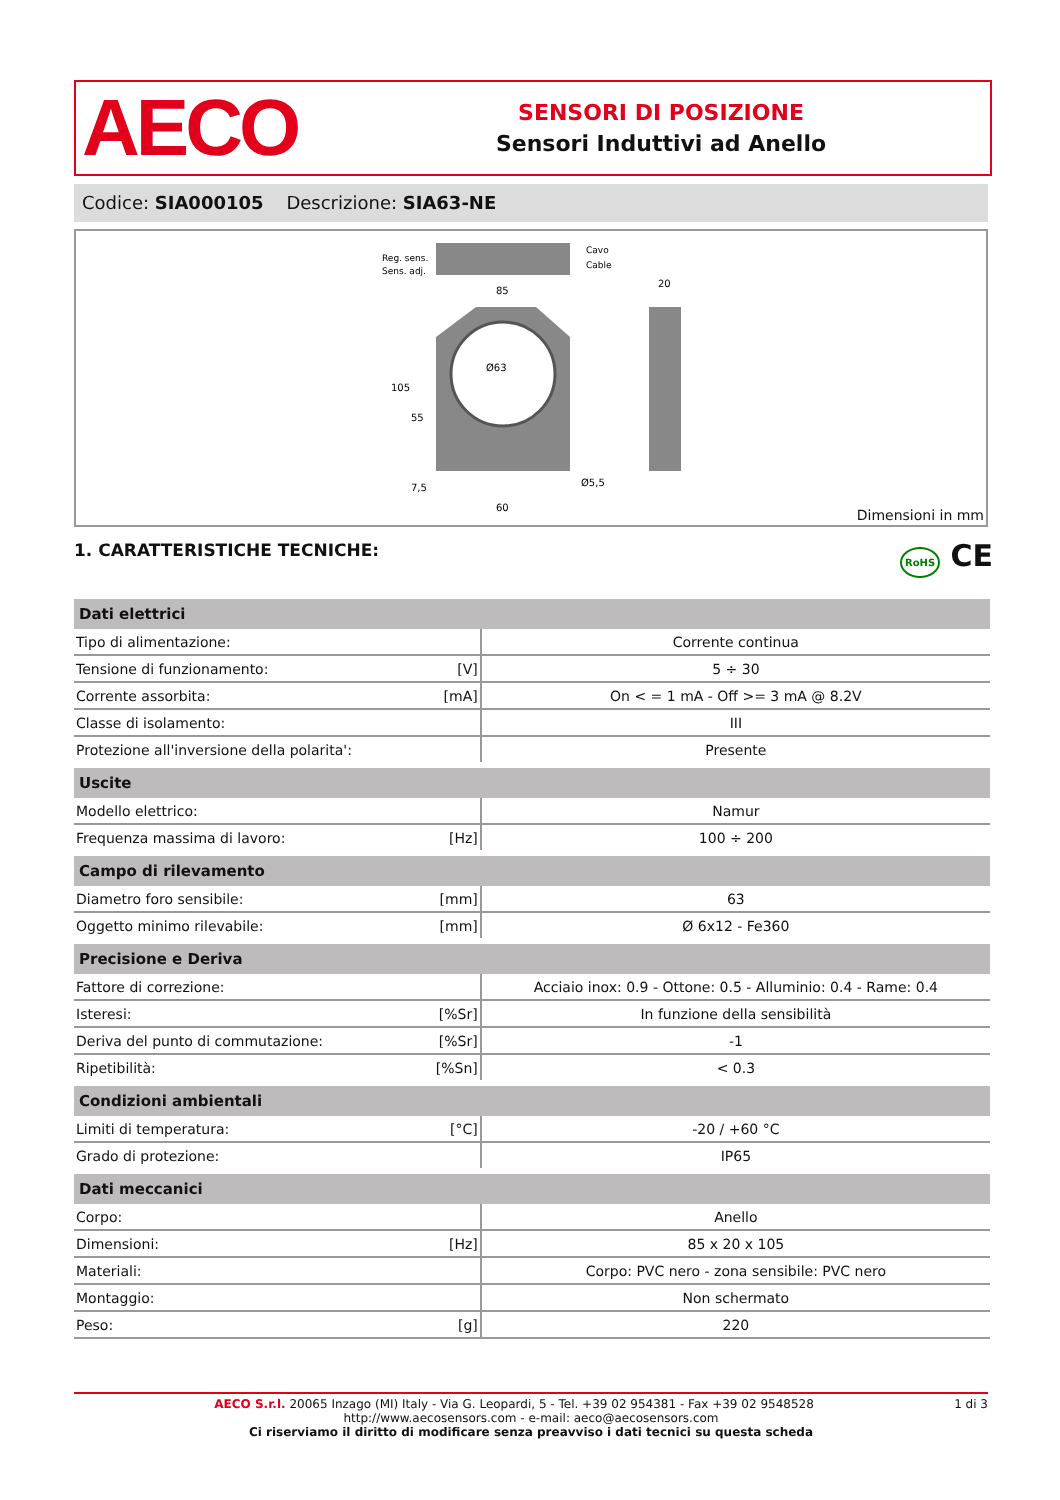AECO
SENSORI DI POSIZIONE
Sensori Induttivi ad Anello
Codice: SIA000105 Descrizione: SIA63-NE
Reg. sens.
Sens. adj.
Cavo
Cable
85
20
60
Ø5,5
Ø63
105
55
7,5
Dimensioni in mm
1. CARATTERISTICHE TECNICHE: RoHS CE
| Dati elettrici | | |
| --- | --- | --- |
| Tipo di alimentazione: | | Corrente continua |
| Tensione di funzionamento: | [V] | 5 ÷ 30 |
| Corrente assorbita: | [mA] | On < = 1 mA - Off >= 3 mA @ 8.2V |
| Classe di isolamento: | | III |
| Protezione all'inversione della polarita': | | Presente |
| Uscite | | |
| Modello elettrico: | | Namur |
| Frequenza massima di lavoro: | [Hz] | 100 ÷ 200 |
| Campo di rilevamento | | |
| Diametro foro sensibile: | [mm] | 63 |
| Oggetto minimo rilevabile: | [mm] | Ø 6x12 - Fe360 |
| Precisione e Deriva | | |
| Fattore di correzione: | | Acciaio inox: 0.9 - Ottone: 0.5 - Alluminio: 0.4 - Rame: 0.4 |
| Isteresi: | [%Sr] | In funzione della sensibilità |
| Deriva del punto di commutazione: | [%Sr] | -1 |
| Ripetibilità: | [%Sn] | < 0.3 |
| Condizioni ambientali | | |
| Limiti di temperatura: | [°C] | -20 / +60 °C |
| Grado di protezione: | | IP65 |
| Dati meccanici | | |
| Corpo: | | Anello |
| Dimensioni: | [Hz] | 85 x 20 x 105 |
| Materiali: | | Corpo: PVC nero - zona sensibile: PVC nero |
| Montaggio: | | Non schermato |
| Peso: | [g] | 220 |
1 di 3 AECO S.r.l. 20065 Inzago (MI) Italy - Via G. Leopardi, 5 - Tel. +39 02 954381 - Fax +39 02 9548528
http://www.aecosensors.com - e-mail: aeco@aecosensors.com
Ci riserviamo il diritto di modificare senza preavviso i dati tecnici su questa scheda